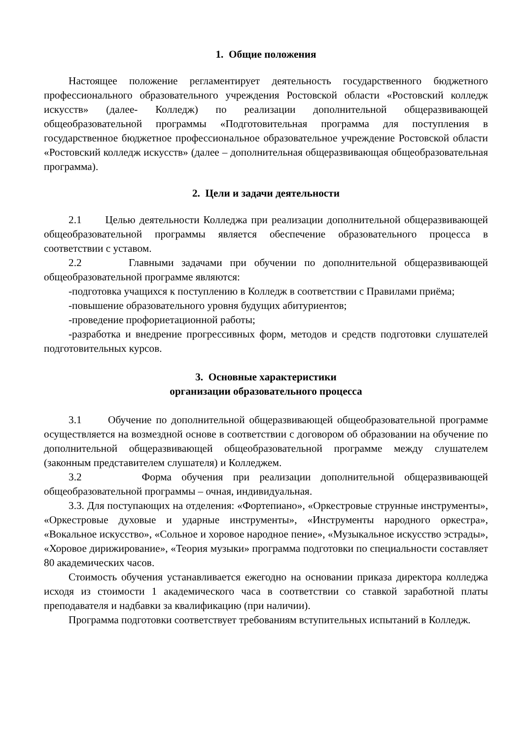1. Общие положения
Настоящее положение регламентирует деятельность государственного бюджетного профессионального образовательного учреждения Ростовской области «Ростовский колледж искусств» (далее- Колледж) по реализации дополнительной общеразвивающей общеобразовательной программы «Подготовительная программа для поступления в государственное бюджетное профессиональное образовательное учреждение Ростовской области «Ростовский колледж искусств» (далее – дополнительная общеразвивающая общеобразовательная программа).
2. Цели и задачи деятельности
2.1 Целью деятельности Колледжа при реализации дополнительной общеразвивающей общеобразовательной программы является обеспечение образовательного процесса в соответствии с уставом.
2.2 Главными задачами при обучении по дополнительной общеразвивающей общеобразовательной программе являются:
-подготовка учащихся к поступлению в Колледж в соответствии с Правилами приёма;
-повышение образовательного уровня будущих абитуриентов;
-проведение профориетационной работы;
-разработка и внедрение прогрессивных форм, методов и средств подготовки слушателей подготовительных курсов.
3. Основные характеристики
организации образовательного процесса
3.1 Обучение по дополнительной общеразвивающей общеобразовательной программе осуществляется на возмездной основе в соответствии с договором об образовании на обучение по дополнительной общеразвивающей общеобразовательной программе между слушателем (законным представителем слушателя) и Колледжем.
3.2 Форма обучения при реализации дополнительной общеразвивающей общеобразовательной программы – очная, индивидуальная.
3.3. Для поступающих на отделения: «Фортепиано», «Оркестровые струнные инструменты», «Оркестровые духовые и ударные инструменты», «Инструменты народного оркестра», «Вокальное искусство», «Сольное и хоровое народное пение», «Музыкальное искусство эстрады», «Хоровое дирижирование», «Теория музыки» программа подготовки по специальности составляет 80 академических часов.
Стоимость обучения устанавливается ежегодно на основании приказа директора колледжа исходя из стоимости 1 академического часа в соответствии со ставкой заработной платы преподавателя и надбавки за квалификацию (при наличии).
Программа подготовки соответствует требованиям вступительных испытаний в Колледж.